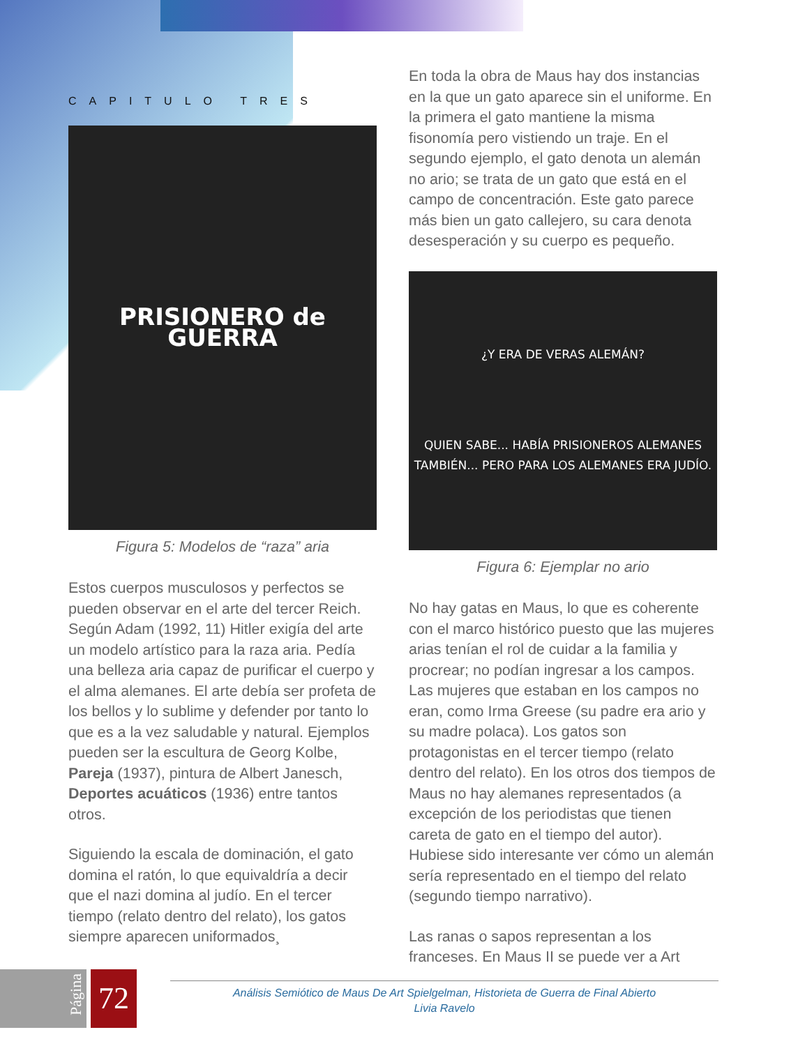CAPITULO TRES
PRISIONERO de GUERRA
Figura 5: Modelos de “raza” aria
Estos cuerpos musculosos y perfectos se pueden observar en el arte del tercer Reich. Según Adam (1992, 11) Hitler exigía del arte un modelo artístico para la raza aria. Pedía una belleza aria capaz de purificar el cuerpo y el alma alemanes. El arte debía ser profeta de los bellos y lo sublime y defender por tanto lo que es a la vez saludable y natural. Ejemplos pueden ser la escultura de Georg Kolbe, Pareja (1937), pintura de Albert Janesch, Deportes acuáticos (1936) entre tantos otros.
Siguiendo la escala de dominación, el gato domina el ratón, lo que equivaldría a decir que el nazi domina al judío. En el tercer tiempo (relato dentro del relato), los gatos siempre aparecen uniformados¸
En toda la obra de Maus hay dos instancias en la que un gato aparece sin el uniforme. En la primera el gato mantiene la misma fisonomía pero vistiendo un traje. En el segundo ejemplo, el gato denota un alemán no ario; se trata de un gato que está en el campo de concentración. Este gato parece más bien un gato callejero, su cara denota desesperación y su cuerpo es pequeño.
¿Y ERA DE VERAS ALEMÁN?
QUIEN SABE... HABÍA PRISIONEROS ALEMANES TAMBIÉN... PERO PARA LOS ALEMANES ERA JUDÍO.
Figura 6: Ejemplar no ario
No hay gatas en Maus, lo que es coherente con el marco histórico puesto que las mujeres arias tenían el rol de cuidar a la familia y procrear; no podían ingresar a los campos. Las mujeres que estaban en los campos no eran, como Irma Greese (su padre era ario y su madre polaca). Los gatos son protagonistas en el tercer tiempo (relato dentro del relato). En los otros dos tiempos de Maus no hay alemanes representados (a excepción de los periodistas que tienen careta de gato en el tiempo del autor). Hubiese sido interesante ver cómo un alemán sería representado en el tiempo del relato (segundo tiempo narrativo).
Las ranas o sapos representan a los franceses. En Maus II se puede ver a Art
Página 72
Análisis Semiótico de Maus De Art Spielgelman, Historieta de Guerra de Final Abierto
Livia Ravelo